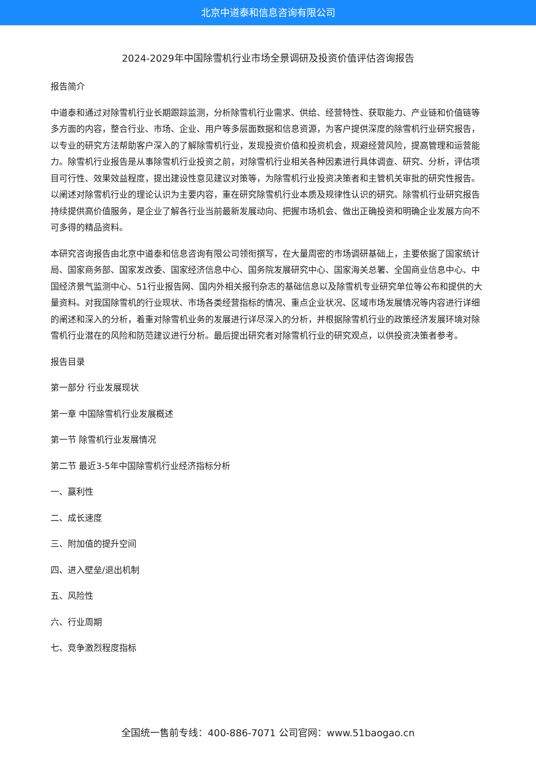北京中道泰和信息咨询有限公司
2024-2029年中国除雪机行业市场全景调研及投资价值评估咨询报告
报告简介
中道泰和通过对除雪机行业长期跟踪监测，分析除雪机行业需求、供给、经营特性、获取能力、产业链和价值链等多方面的内容，整合行业、市场、企业、用户等多层面数据和信息资源，为客户提供深度的除雪机行业研究报告，以专业的研究方法帮助客户深入的了解除雪机行业，发现投资价值和投资机会，规避经营风险，提高管理和运营能力。除雪机行业报告是从事除雪机行业投资之前，对除雪机行业相关各种因素进行具体调查、研究、分析，评估项目可行性、效果效益程度，提出建设性意见建议对策等，为除雪机行业投资决策者和主管机关审批的研究性报告。以阐述对除雪机行业的理论认识为主要内容，重在研究除雪机行业本质及规律性认识的研究。除雪机行业研究报告持续提供高价值服务，是企业了解各行业当前最新发展动向、把握市场机会、做出正确投资和明确企业发展方向不可多得的精品资料。
本研究咨询报告由北京中道泰和信息咨询有限公司领衔撰写，在大量周密的市场调研基础上，主要依据了国家统计局、国家商务部、国家发改委、国家经济信息中心、国务院发展研究中心、国家海关总署、全国商业信息中心、中国经济景气监测中心、51行业报告网、国内外相关报刊杂志的基础信息以及除雪机专业研究单位等公布和提供的大量资料。对我国除雪机的行业现状、市场各类经营指标的情况、重点企业状况、区域市场发展情况等内容进行详细的阐述和深入的分析，着重对除雪机业务的发展进行详尽深入的分析，并根据除雪机行业的政策经济发展环境对除雪机行业潜在的风险和防范建议进行分析。最后提出研究者对除雪机行业的研究观点，以供投资决策者参考。
报告目录
第一部分 行业发展现状
第一章 中国除雪机行业发展概述
第一节 除雪机行业发展情况
第二节 最近3-5年中国除雪机行业经济指标分析
一、赢利性
二、成长速度
三、附加值的提升空间
四、进入壁垒/退出机制
五、风险性
六、行业周期
七、竞争激烈程度指标
全国统一售前专线：400-886-7071 公司官网：www.51baogao.cn